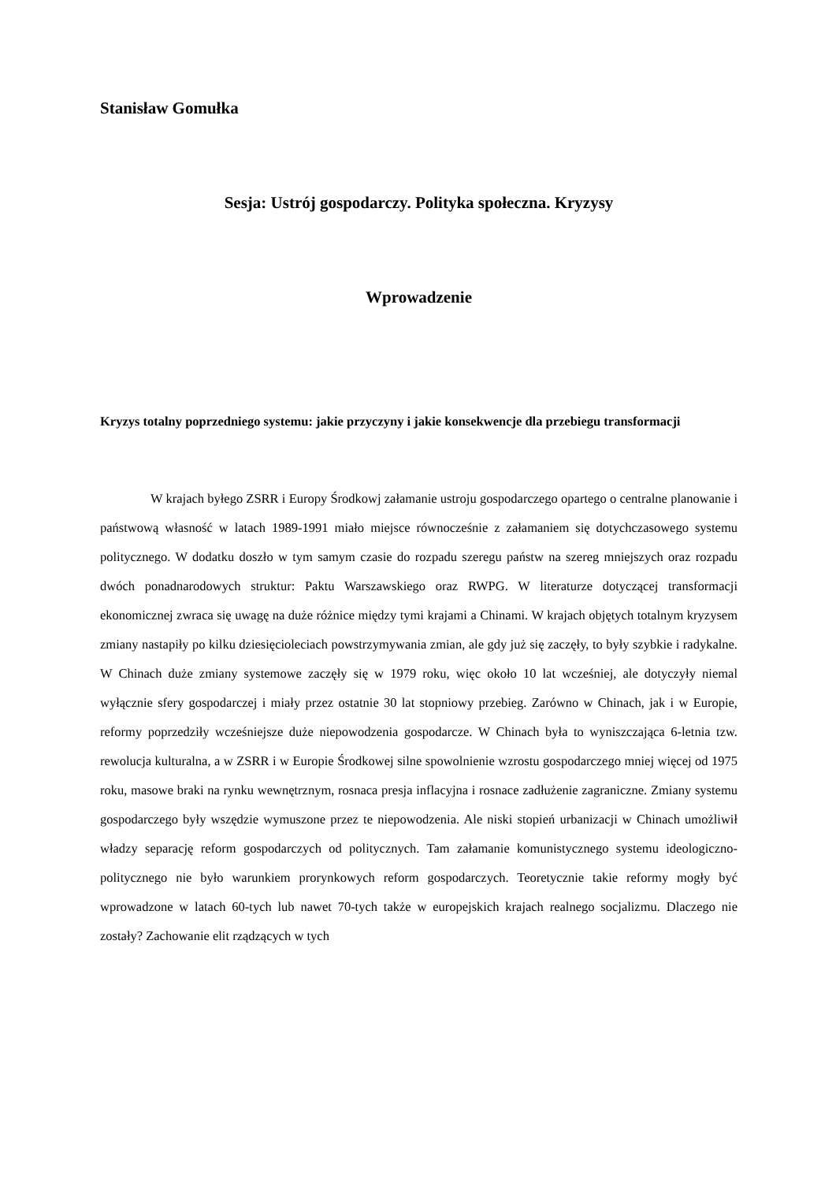Stanisław Gomułka
Sesja: Ustrój gospodarczy. Polityka społeczna. Kryzysy
Wprowadzenie
Kryzys totalny poprzedniego systemu: jakie przyczyny i jakie konsekwencje dla przebiegu transformacji
W krajach byłego ZSRR i Europy Środkowj załamanie ustroju gospodarczego opartego o centralne planowanie i państwową własność w latach 1989-1991 miało miejsce równocześnie z załamaniem się dotychczasowego systemu politycznego. W dodatku doszło w tym samym czasie do rozpadu szeregu państw na szereg mniejszych oraz rozpadu dwóch ponadnarodowych struktur: Paktu Warszawskiego oraz RWPG. W literaturze dotyczącej transformacji ekonomicznej zwraca się uwagę na duże różnice między tymi krajami a Chinami. W krajach objętych totalnym kryzysem zmiany nastapiły po kilku dziesięcioleciach powstrzymywania zmian, ale gdy już się zaczęły, to były szybkie i radykalne. W Chinach duże zmiany systemowe zaczęły się w 1979 roku, więc około 10 lat wcześniej, ale dotyczyły niemal wyłącznie sfery gospodarczej i miały przez ostatnie 30 lat stopniowy przebieg. Zarówno w Chinach, jak i w Europie, reformy poprzedziły wcześniejsze duże niepowodzenia gospodarcze. W Chinach była to wyniszczająca 6-letnia tzw. rewolucja kulturalna, a w ZSRR i w Europie Środkowej silne spowolnienie wzrostu gospodarczego mniej więcej od 1975 roku, masowe braki na rynku wewnętrznym, rosnaca presja inflacyjna i rosnace zadłużenie zagraniczne. Zmiany systemu gospodarczego były wszędzie wymuszone przez te niepowodzenia. Ale niski stopień urbanizacji w Chinach umożliwił władzy separację reform gospodarczych od politycznych. Tam załamanie komunistycznego systemu ideologiczno-politycznego nie było warunkiem prorynkowych reform gospodarczych. Teoretycznie takie reformy mogły być wprowadzone w latach 60-tych lub nawet 70-tych także w europejskich krajach realnego socjalizmu. Dlaczego nie zostały? Zachowanie elit rządzących w tych